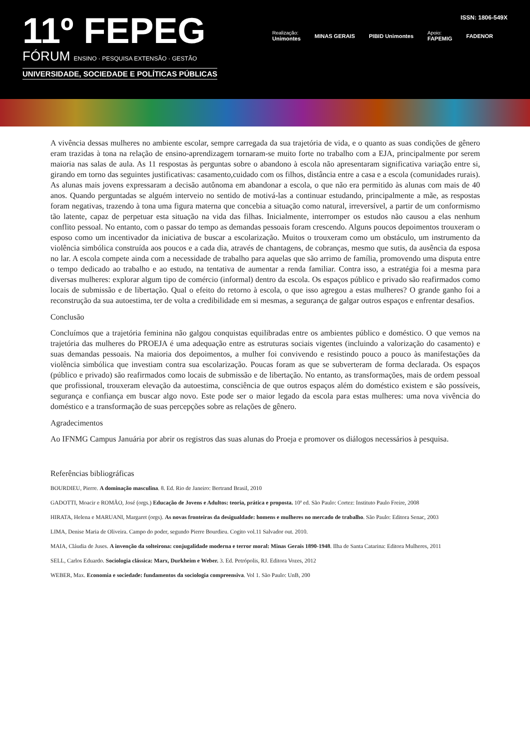11º FEPEG
FÓRUM ENSINO · PESQUISA EXTENSÃO · GESTÃO
UNIVERSIDADE, SOCIEDADE E POLÍTICAS PÚBLICAS
ISSN: 1806-549X
Realização:
Unimontes MINAS GERAIS PIBID Unimontes Apoio:
FAPEMIG FADENOR
A vivência dessas mulheres no ambiente escolar, sempre carregada da sua trajetória de vida, e o quanto as suas condições de gênero eram trazidas à tona na relação de ensino-aprendizagem tornaram-se muito forte no trabalho com a EJA, principalmente por serem maioria nas salas de aula. As 11 respostas às perguntas sobre o abandono à escola não apresentaram significativa variação entre si, girando em torno das seguintes justificativas: casamento,cuidado com os filhos, distância entre a casa e a escola (comunidades rurais). As alunas mais jovens expressaram a decisão autônoma em abandonar a escola, o que não era permitido às alunas com mais de 40 anos. Quando perguntadas se alguém interveio no sentido de motivá-las a continuar estudando, principalmente a mãe, as respostas foram negativas, trazendo à tona uma figura materna que concebia a situação como natural, irreversível, a partir de um conformismo tão latente, capaz de perpetuar esta situação na vida das filhas. Inicialmente, interromper os estudos não causou a elas nenhum conflito pessoal. No entanto, com o passar do tempo as demandas pessoais foram crescendo. Alguns poucos depoimentos trouxeram o esposo como um incentivador da iniciativa de buscar a escolarização. Muitos o trouxeram como um obstáculo, um instrumento da violência simbólica construída aos poucos e a cada dia, através de chantagens, de cobranças, mesmo que sutis, da ausência da esposa no lar. A escola compete ainda com a necessidade de trabalho para aquelas que são arrimo de família, promovendo uma disputa entre o tempo dedicado ao trabalho e ao estudo, na tentativa de aumentar a renda familiar. Contra isso, a estratégia foi a mesma para diversas mulheres: explorar algum tipo de comércio (informal) dentro da escola. Os espaços público e privado são reafirmados como locais de submissão e de libertação. Qual o efeito do retorno à escola, o que isso agregou a estas mulheres? O grande ganho foi a reconstrução da sua autoestima, ter de volta a credibilidade em si mesmas, a segurança de galgar outros espaços e enfrentar desafios.
Conclusão
Concluímos que a trajetória feminina não galgou conquistas equilibradas entre os ambientes público e doméstico. O que vemos na trajetória das mulheres do PROEJA é uma adequação entre as estruturas sociais vigentes (incluindo a valorização do casamento) e suas demandas pessoais. Na maioria dos depoimentos, a mulher foi convivendo e resistindo pouco a pouco às manifestações da violência simbólica que investiam contra sua escolarização. Poucas foram as que se subverteram de forma declarada. Os espaços (público e privado) são reafirmados como locais de submissão e de libertação. No entanto, as transformações, mais de ordem pessoal que profissional, trouxeram elevação da autoestima, consciência de que outros espaços além do doméstico existem e são possíveis, segurança e confiança em buscar algo novo. Este pode ser o maior legado da escola para estas mulheres: uma nova vivência do doméstico e a transformação de suas percepções sobre as relações de gênero.
Agradecimentos
Ao IFNMG Campus Januária por abrir os registros das suas alunas do Proeja e promover os diálogos necessários à pesquisa.
Referências bibliográficas
BOURDIEU, Pierre. A dominação masculina. 8. Ed. Rio de Janeiro: Bertrand Brasil, 2010
GADOTTI, Moacir e ROMÃO, José (orgs.) Educação de Jovens e Adultos: teoria, prática e proposta. 10ª ed. São Paulo: Cortez: Instituto Paulo Freire, 2008
HIRATA, Helena e MARUANI, Margaret (orgs). As novas fronteiras da desigualdade: homens e mulheres no mercado de trabalho. São Paulo: Editora Senac, 2003
LIMA, Denise Maria de Oliveira. Campo do poder, segundo Pierre Bourdieu. Cogito vol.11 Salvador out. 2010.
MAIA, Cláudia de Juses. A invenção da solteirona: conjugalidade moderna e terror moral: Minas Gerais 1890-1948. Ilha de Santa Catarina: Editora Mulheres, 2011
SELL, Carlos Eduardo. Sociologia clássica: Marx, Durkheim e Weber. 3. Ed. Petrópolis, RJ. Editora Vozes, 2012
WEBER, Max. Economia e sociedade: fundamentos da sociologia compreensiva. Vol 1. São Paulo: UnB, 200